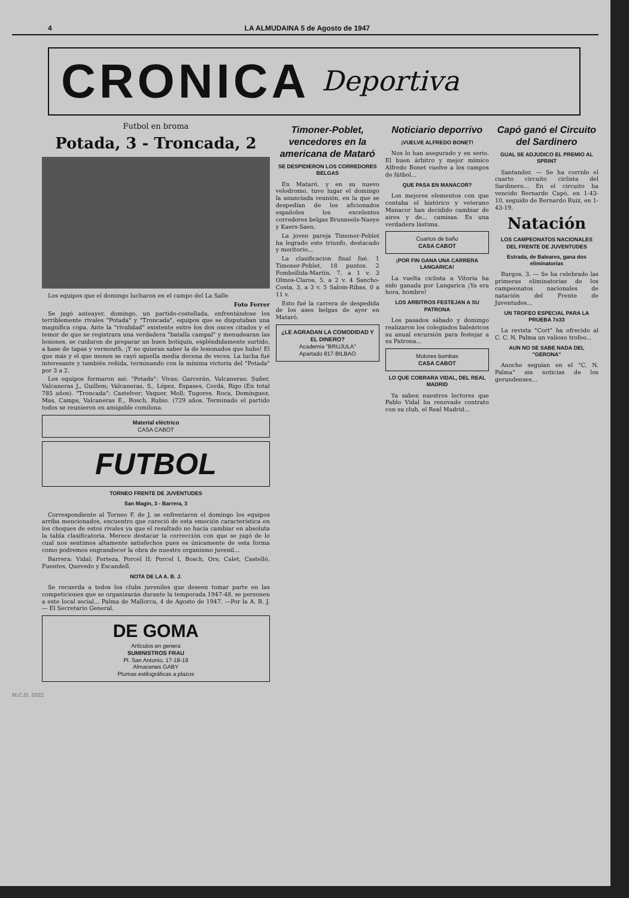4 LA ALMUDAINA 5 de Agosto de 1947
CRONICA Deportiva
Futbol en broma
Potada, 3 - Troncada, 2
Los equipos que el domingo lucharon en el campo del La Salle
Foto Ferrer
Se jugó anteayer, domingo, un partido-costellada, enfrentándose los terriblemente rivales "Potada" y "Troncada", equipos que se disputaban una magnífica copa. Ante la "rivalidad" existente entre los dos onces citados y el temor de que se registrara una verdadera "batalla campal" y menudearan las lesiones, se cuidaron de preparar un buen botiquín, espléndidamente surtido, a base de tapas y vermouth. ¡Y no quieran saber la de lesionados que hubo! El que más y el que menos se cayó aquella media docena de veces. La lucha fué interesante y también reñida, terminando con la mínima victoria del "Potada" por 3 a 2.
Los equipos formaron así: "Potada": Vivas; Garcerán, Valcaneras; Suñer, Valcaneras J., Guillem; Valcaneras, S., López, Espases, Cerdá, Rigo (En total 785 años). "Troncada": Castelver; Vaquer, Moll; Tugores, Roca, Domínguez, Mas, Camps, Valcaneras E., Bosch, Rubio. (729 años. Terminado el partido todos se reunieron en amigable comilona.
Material eléctrico
CASA CABOT
FUTBOL
TORNEO FRENTE DE JUVENTUDES
San Magín, 3 - Barrera, 3
Correspondiente al Torneo F. de J. se enfrentaron el domingo los equipos arriba mencionados, encuentro que careció de esta emoción característica en los choques de estos rivales ya que el resultado no hacía cambiar en absoluta la tabla clasificatoria. Merece destacar la corrección con que se jugó de lo cual nos sentimos altamente satisfechos pues es únicamente de esta forma como podremos engrandecer la obra de nuestro organismo juvenil...
Barrera: Vidal; Forteza, Porcel II; Porcel I, Bosch, Ors; Calet, Castelló, Fuentes, Quevedo y Escandell.
NOTA DE LA A. B. J.
Se recuerda a todos los clubs juveniles que deseen tomar parte en las competiciones que se organizarán durante la temporada 1947-48, se personen a este local social... Palma de Mallorca, 4 de Agosto de 1947. —Por la A. B. J. — El Secretario General.
DE GOMA
Artículos en genera
SUMINISTROS FRAU
Pl. San Antonio, 17-18-19
Almacenes GABY
Plumas estilográficas a plazos
Timoner-Poblet, vencedores en la americana de Mataró
SE DESPIDIERON LOS CORREDORES BELGAS
En Mataró, y en su nuevo velodromo, tuvo lugar el domingo la anunciada reunión, en la que se despedían de los aficionados españoles los excelentes corredores belgas Brunneels-Naeye y Kaers-Saen.
La joven pareja Timoner-Poblet ha logrado este triunfo, destacado y meritorio...
La clasificacion final fué. 1 Timoner-Poblet, 18 puntos. 2 Fombellida-Martín, 7, a 1 v. 3 Olmos-Claros, 5, a 2 v. 4 Sancho-Costa, 3, a 3 v. 5 Salom-Ribas, 0 a 11 v.
Esto fué la carrera de despedida de los ases belgas de ayer en Mataró.
¿LE AGRADAN LA COMODIDAD Y EL DINERO?
Academia "BRUJULA"
Apartado 817-BILBAO
Noticiario deporrivo
¡VUELVE ALFREDO BONET!
Nos lo han asegurado y en serio. El buen árbitro y mejor mímico Alfredo Bonet vuelve a los campos de fútbol...
QUE PASA EN MANACOR?
Los mejores elementos con que contaba el histórico y veterano Manacor han decidido cambiar de aires y de... camisas. Es una verdadera lástima.
Cuartos de baño
CASA CABOT
¡POR FIN GANA UNA CARRERA LANGARICA!
La vuelta ciclista a Vitoria ha sido ganada por Langarica ¡Ya era hora, hombre!
LOS ARBITROS FESTEJAN A SU PATRONA
Los pasados sábado y domingo realizaron los colegiados baleáricos su anual excursión para festejar a su Patrona...
Motores bombas
CASA CABOT
LO QUE COBRARA VIDAL, DEL REAL MADRID
Ya saben nuestros lectores que Pablo Vidal ha renovado contrato con su club, el Real Madrid...
Capó ganó el Circuito del Sardinero
GUAL SE ADJUDICO EL PREMIO AL SPRINT
Santander. — Se ha corrido el cuarto circuito ciclista del Sardinero... En el circuito ha vencido Bernardo Capó, en 1-43-10, seguido de Bernardo Ruiz, en 1-43-19.
Natación
LOS CAMPEONATOS NACIONALES DEL FRENTE DE JUVENTUDES
Estrada, de Baleares, gana dos eliminatorias
Burgos, 3. — Se ha celebrado las primeras eliminatorias de los campeonatos nacionales de natación del Frente de Juventudes...
UN TROFEO ESPECIAL PARA LA PRUEBA 7x33
La revista "Cort" ha ofrecido al C. C. N. Palma un valioso trofeo...
AUN NO SE SABE NADA DEL "GERONA"
Anoche seguían en el "C. N. Palma" sin noticias de los gerundenses...
M.C.D. 2022